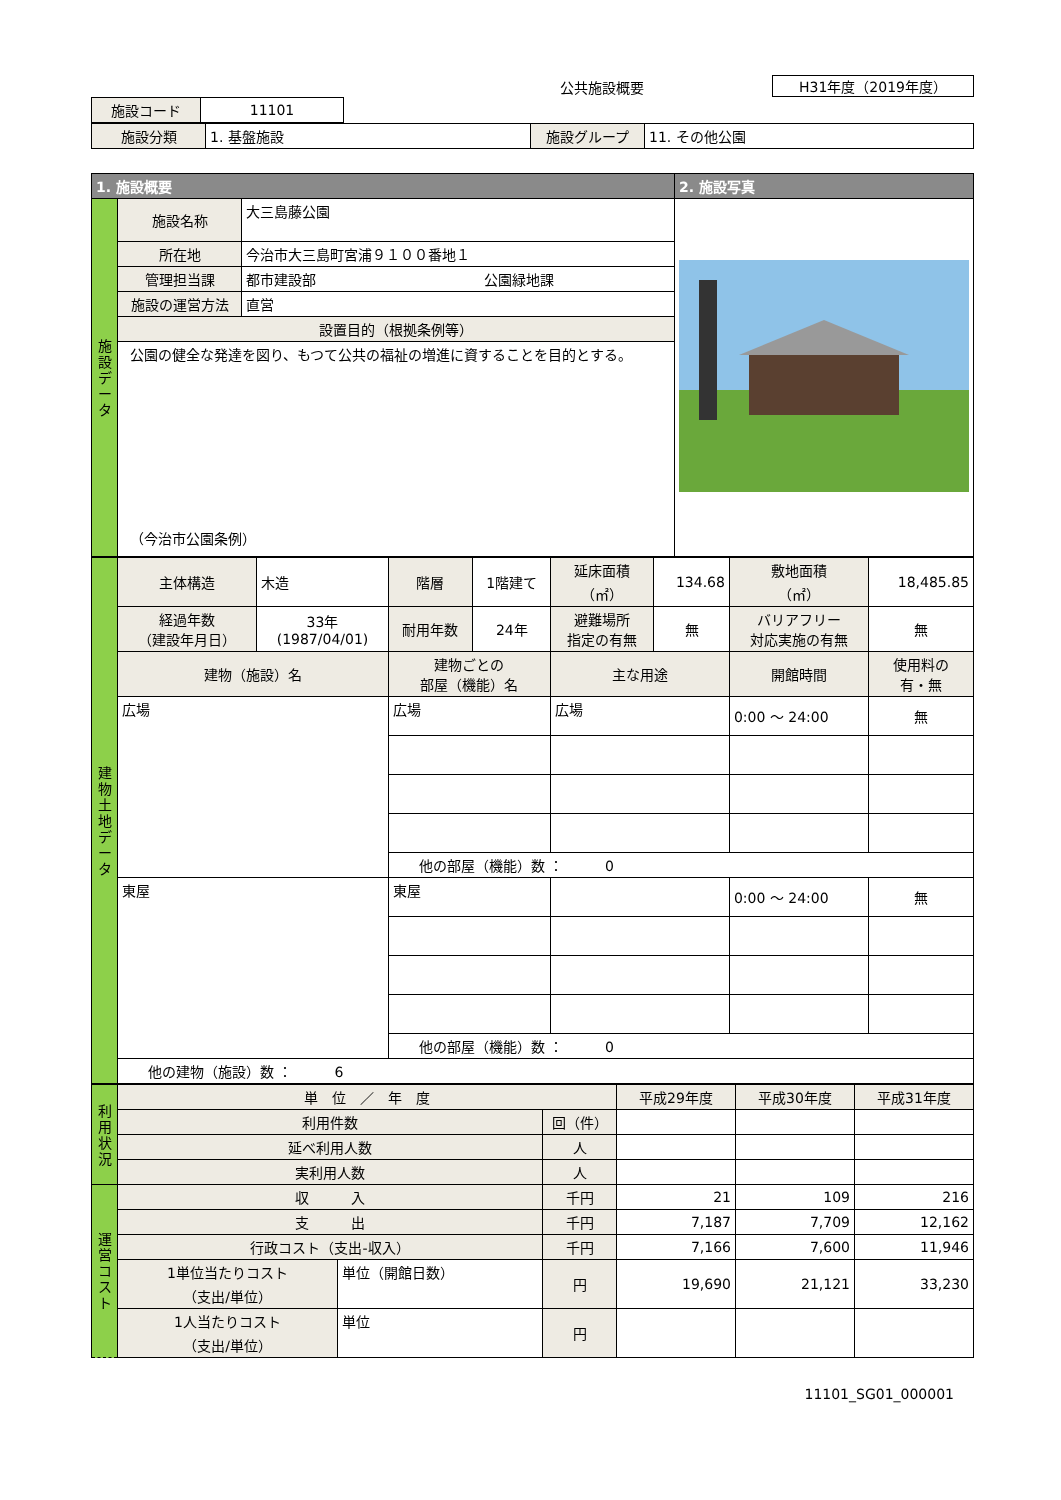公共施設概要
H31年度（2019年度）
| 施設コード | 11101 |
| 施設分類 | 1. 基盤施設 | 施設グループ | 11. その他公園 |
| 1. 施設概要 | | | 2. 施設写真 |
| --- | --- | --- | --- |
| 施 設 デ ー タ | 施設名称 | 大三島藤公園 | |
| | 所在地 | 今治市大三島町宮浦９１００番地１ | |
| | 管理担当課 | 都市建設部 公園緑地課 | |
| | 施設の運営方法 | 直営 | |
| | 設置目的（根拠条例等） | | |
| | 公園の健全な発達を図り、もつて公共の福祉の増進に資することを目的とする。 （今治市公園条例） | | |
| 建 物 土 地 デ ー タ | 主体構造 | 木造 | 階層 | 1階建て | 延床面積 （㎡） | 134.68 | 敷地面積 （㎡） | 18,485.85 |
| | 経過年数 （建設年月日） | 33年 (1987/04/01) | 耐用年数 | 24年 | 避難場所 指定の有無 | 無 | バリアフリー 対応実施の有無 | 無 |
| | 建物（施設）名 | | 建物ごとの 部屋（機能）名 | | 主な用途 | | 開館時間 | 使用料の 有・無 |
| | 広場 | | 広場 | | 広場 | | 0:00 ～ 24:00 | 無 |
| | | | 他の部屋（機能）数 ： 0 | | | | | |
| | 東屋 | | 東屋 | | | | 0:00 ～ 24:00 | 無 |
| | | | 他の部屋（機能）数 ： 0 | | | | | |
| | 他の建物（施設）数 ： 6 | | | | | | | |
| 利 用 状 況 | 単 位 ／ 年 度 | | | 平成29年度 | 平成30年度 | 平成31年度 |
| | 利用件数 | | 回（件） | | | |
| | 延べ利用人数 | | 人 | | | |
| | 実利用人数 | | 人 | | | |
| 運 営 コ ス ト | 収 入 | | 千円 | 21 | 109 | 216 |
| | 支 出 | | 千円 | 7,187 | 7,709 | 12,162 |
| | 行政コスト（支出-収入） | | 千円 | 7,166 | 7,600 | 11,946 |
| | 1単位当たりコスト （支出/単位） | 単位（開館日数） | 円 | 19,690 | 21,121 | 33,230 |
| | 1人当たりコスト （支出/単位） | 単位 | 円 | | | |
11101_SG01_000001